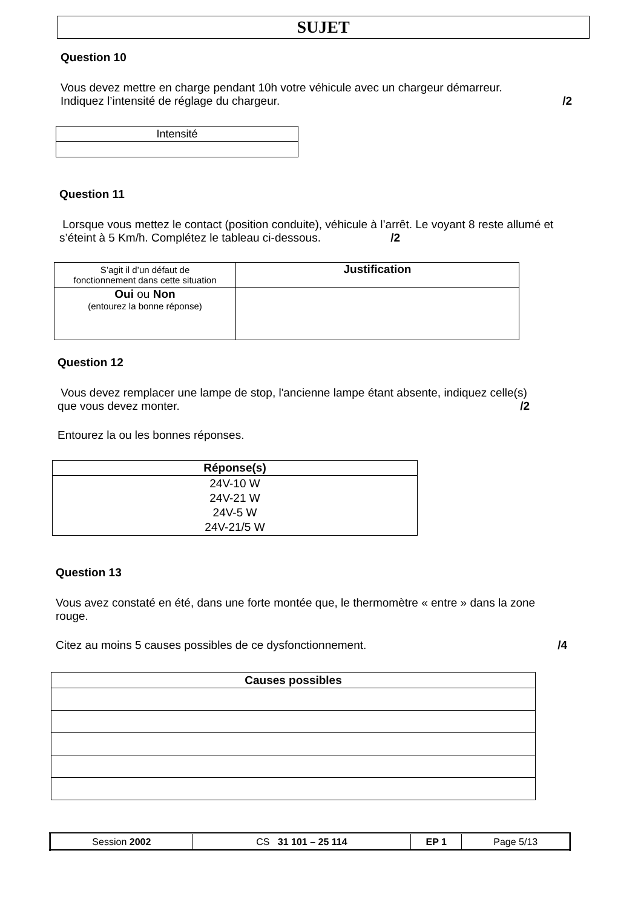SUJET
Question 10
Vous devez mettre en charge pendant 10h votre véhicule avec un chargeur démarreur.
Indiquez l’intensité de réglage du chargeur. /2
| Intensité |
Question 11
Lorsque vous mettez le contact (position conduite), véhicule à l’arrêt. Le voyant 8 reste allumé et s’éteint à 5 Km/h. Complétez le tableau ci-dessous. /2
| S’agit il d’un défaut de fonctionnement dans cette situation | Justification |
| Oui ou Non (entourez la bonne réponse) | |
Question 12
Vous devez remplacer une lampe de stop, l'ancienne lampe étant absente, indiquez celle(s) que vous devez monter. /2
Entourez la ou les bonnes réponses.
| Réponse(s) |
| --- |
| 24V-10 W 24V-21 W 24V-5 W 24V-21/5 W |
Question 13
Vous avez constaté en été, dans une forte montée que, le thermomètre « entre » dans la zone rouge.
Citez au moins 5 causes possibles de ce dysfonctionnement. /4
| Causes possibles |
| --- |
| Session 2002 | CS 31 101 – 25 114 | EP 1 | Page 5/13 |